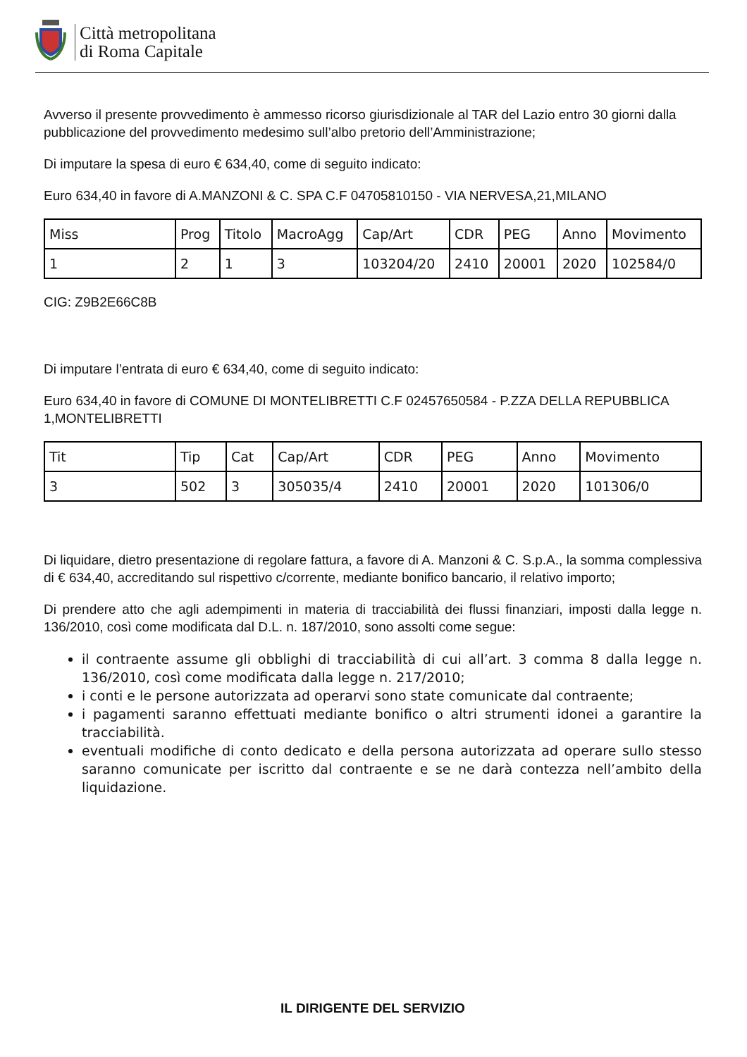Città metropolitana
di Roma Capitale
Avverso il presente provvedimento è ammesso ricorso giurisdizionale al TAR del Lazio entro 30 giorni dalla pubblicazione del provvedimento medesimo sull’albo pretorio dell’Amministrazione;
Di imputare la spesa di euro € 634,40, come di seguito indicato:
Euro 634,40 in favore di A.MANZONI & C. SPA C.F 04705810150 - VIA NERVESA,21,MILANO
| Miss | Prog | Titolo | MacroAgg | Cap/Art | CDR | PEG | Anno | Movimento |
| 1 | 2 | 1 | 3 | 103204/20 | 2410 | 20001 | 2020 | 102584/0 |
CIG: Z9B2E66C8B
Di imputare l’entrata di euro € 634,40, come di seguito indicato:
Euro 634,40 in favore di COMUNE DI MONTELIBRETTI C.F 02457650584 - P.ZZA DELLA REPUBBLICA 1,MONTELIBRETTI
| Tit | Tip | Cat | Cap/Art | CDR | PEG | Anno | Movimento |
| 3 | 502 | 3 | 305035/4 | 2410 | 20001 | 2020 | 101306/0 |
Di liquidare, dietro presentazione di regolare fattura, a favore di A. Manzoni & C. S.p.A., la somma complessiva di € 634,40, accreditando sul rispettivo c/corrente, mediante bonifico bancario, il relativo importo;
Di prendere atto che agli adempimenti in materia di tracciabilità dei flussi finanziari, imposti dalla legge n. 136/2010, così come modificata dal D.L. n. 187/2010, sono assolti come segue:
il contraente assume gli obblighi di tracciabilità di cui all’art. 3 comma 8 dalla legge n. 136/2010, così come modificata dalla legge n. 217/2010;
i conti e le persone autorizzata ad operarvi sono state comunicate dal contraente;
i pagamenti saranno effettuati mediante bonifico o altri strumenti idonei a garantire la tracciabilità.
eventuali modifiche di conto dedicato e della persona autorizzata ad operare sullo stesso saranno comunicate per iscritto dal contraente e se ne darà contezza nell’ambito della liquidazione.
IL DIRIGENTE DEL SERVIZIO